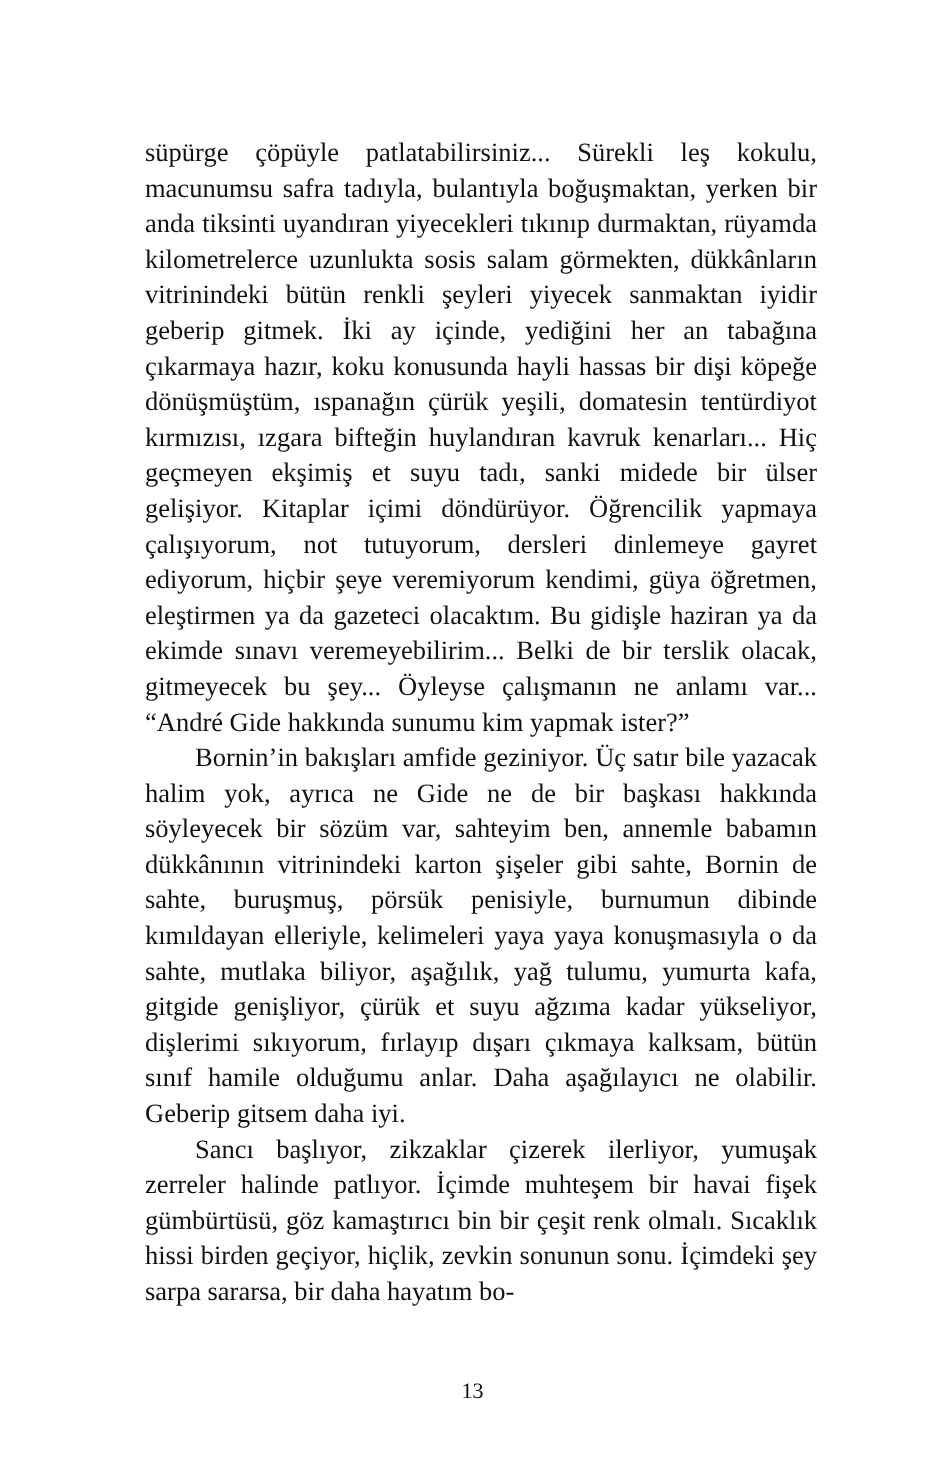süpürge çöpüyle patlatabilirsiniz... Sürekli leş kokulu, macunumsu safra tadıyla, bulantıyla boğuşmaktan, yerken bir anda tiksinti uyandıran yiyecekleri tıkınıp durmaktan, rüyamda kilometrelerce uzunlukta sosis salam görmekten, dükkânların vitrinindeki bütün renkli şeyleri yiyecek sanmaktan iyidir geberip gitmek. İki ay içinde, yediğini her an tabağına çıkarmaya hazır, koku konusunda hayli hassas bir dişi köpeğe dönüşmüştüm, ıspanağın çürük yeşili, domatesin tentürdiyot kırmızısı, ızgara bifteğin huylandıran kavruk kenarları... Hiç geçmeyen ekşimiş et suyu tadı, sanki midede bir ülser gelişiyor. Kitaplar içimi döndürüyor. Öğrencilik yapmaya çalışıyorum, not tutuyorum, dersleri dinlemeye gayret ediyorum, hiçbir şeye veremiyorum kendimi, güya öğretmen, eleştirmen ya da gazeteci olacaktım. Bu gidişle haziran ya da ekimde sınavı veremeyebilirim... Belki de bir terslik olacak, gitmeyecek bu şey... Öyleyse çalışmanın ne anlamı var... “André Gide hakkında sunumu kim yapmak ister?”
Bornin’in bakışları amfide geziniyor. Üç satır bile yazacak halim yok, ayrıca ne Gide ne de bir başkası hakkında söyleyecek bir sözüm var, sahteyim ben, annemle babamın dükkânının vitrinindeki karton şişeler gibi sahte, Bornin de sahte, buruşmuş, pörsük penisiyle, burnumun dibinde kımıldayan elleriyle, kelimeleri yaya yaya konuşmasıyla o da sahte, mutlaka biliyor, aşağılık, yağ tulumu, yumurta kafa, gitgide genişliyor, çürük et suyu ağzıma kadar yükseliyor, dişlerimi sıkıyorum, fırlayıp dışarı çıkmaya kalksam, bütün sınıf hamile olduğumu anlar. Daha aşağılayıcı ne olabilir. Geberip gitsem daha iyi.
Sancı başlıyor, zikzaklar çizerek ilerliyor, yumuşak zerreler halinde patlıyor. İçimde muhteşem bir havai fişek gümbürtüsü, göz kamaştırıcı bin bir çeşit renk olmalı. Sıcaklık hissi birden geçiyor, hiçlik, zevkin sonunun sonu. İçimdeki şey sarpa sararsa, bir daha hayatım bo-
13